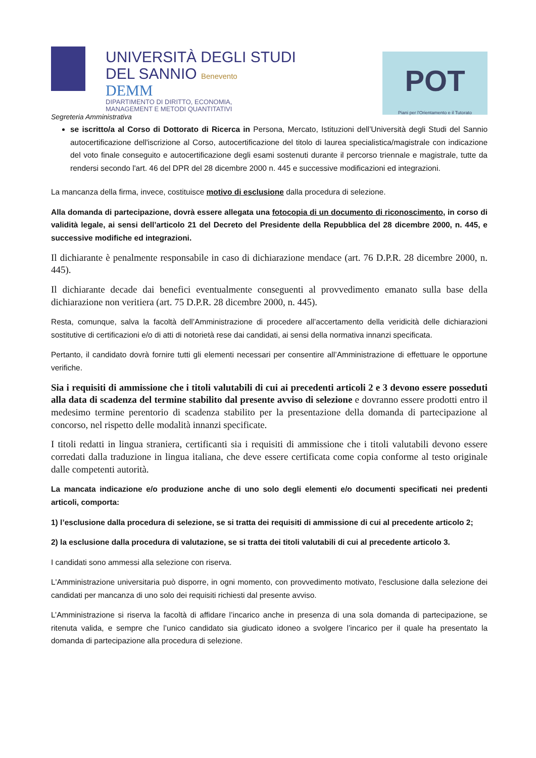UNIVERSITÀ DEGLI STUDI
DEL SANNIO Benevento
DEMM
DIPARTIMENTO DI DIRITTO, ECONOMIA,
MANAGEMENT E METODI QUANTITATIVI
POT
Piani per l'Orientamento e il Tutorato
Segreteria Amministrativa
se iscritto/a al Corso di Dottorato di Ricerca in Persona, Mercato, Istituzioni dell’Università degli Studi del Sannio autocertificazione dell'iscrizione al Corso, autocertificazione del titolo di laurea specialistica/magistrale con indicazione del voto finale conseguito e autocertificazione degli esami sostenuti durante il percorso triennale e magistrale, tutte da rendersi secondo l'art. 46 del DPR del 28 dicembre 2000 n. 445 e successive modificazioni ed integrazioni.
La mancanza della firma, invece, costituisce motivo di esclusione dalla procedura di selezione.
Alla domanda di partecipazione, dovrà essere allegata una fotocopia di un documento di riconoscimento, in corso di validità legale, ai sensi dell’articolo 21 del Decreto del Presidente della Repubblica del 28 dicembre 2000, n. 445, e successive modifiche ed integrazioni.
Il dichiarante è penalmente responsabile in caso di dichiarazione mendace (art. 76 D.P.R. 28 dicembre 2000, n. 445).
Il dichiarante decade dai benefici eventualmente conseguenti al provvedimento emanato sulla base della dichiarazione non veritiera (art. 75 D.P.R. 28 dicembre 2000, n. 445).
Resta, comunque, salva la facoltà dell’Amministrazione di procedere all’accertamento della veridicità delle dichiarazioni sostitutive di certificazioni e/o di atti di notorietà rese dai candidati, ai sensi della normativa innanzi specificata.
Pertanto, il candidato dovrà fornire tutti gli elementi necessari per consentire all’Amministrazione di effettuare le opportune verifiche.
Sia i requisiti di ammissione che i titoli valutabili di cui ai precedenti articoli 2 e 3 devono essere posseduti alla data di scadenza del termine stabilito dal presente avviso di selezione e dovranno essere prodotti entro il medesimo termine perentorio di scadenza stabilito per la presentazione della domanda di partecipazione al concorso, nel rispetto delle modalità innanzi specificate.
I titoli redatti in lingua straniera, certificanti sia i requisiti di ammissione che i titoli valutabili devono essere corredati dalla traduzione in lingua italiana, che deve essere certificata come copia conforme al testo originale dalle competenti autorità.
La mancata indicazione e/o produzione anche di uno solo degli elementi e/o documenti specificati nei predenti articoli, comporta:
1) l’esclusione dalla procedura di selezione, se si tratta dei requisiti di ammissione di cui al precedente articolo 2;
2) la esclusione dalla procedura di valutazione, se si tratta dei titoli valutabili di cui al precedente articolo 3.
I candidati sono ammessi alla selezione con riserva.
L'Amministrazione universitaria può disporre, in ogni momento, con provvedimento motivato, l'esclusione dalla selezione dei candidati per mancanza di uno solo dei requisiti richiesti dal presente avviso.
L’Amministrazione si riserva la facoltà di affidare l’incarico anche in presenza di una sola domanda di partecipazione, se ritenuta valida, e sempre che l’unico candidato sia giudicato idoneo a svolgere l’incarico per il quale ha presentato la domanda di partecipazione alla procedura di selezione.